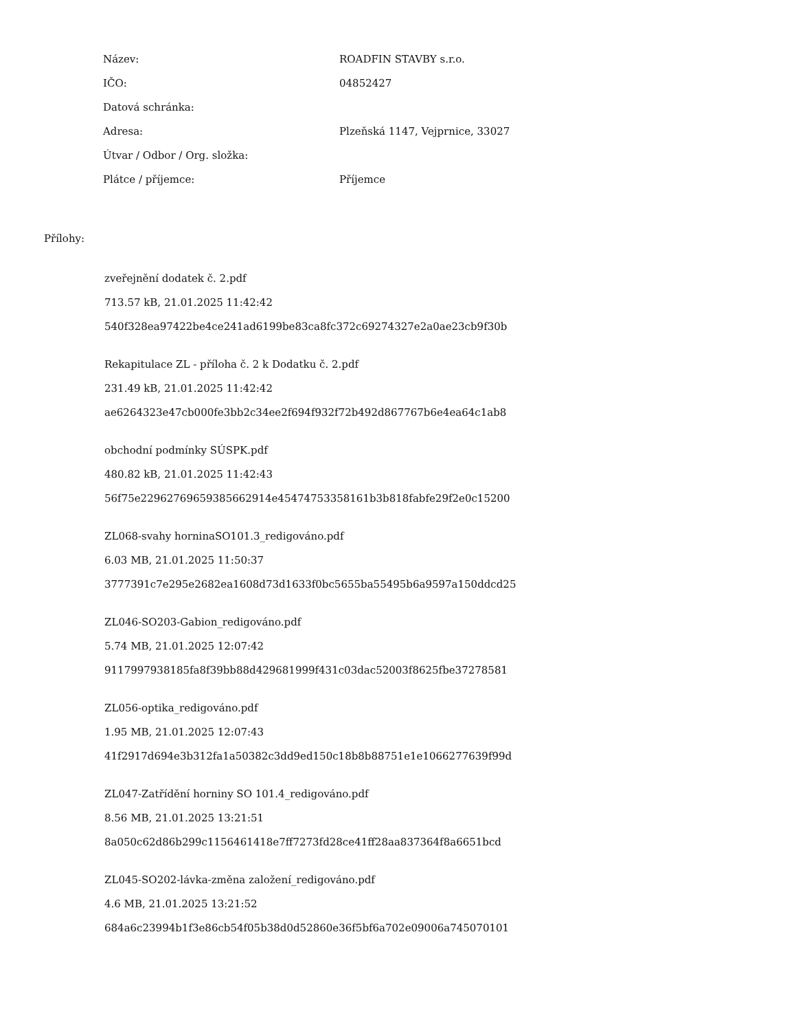| Název: | ROADFIN STAVBY s.r.o. |
| IČO: | 04852427 |
| Datová schránka: | |
| Adresa: | Plzeňská 1147, Vejprnice, 33027 |
| Útvar / Odbor / Org. složka: | |
| Plátce / příjemce: | Příjemce |
Přílohy:
zveřejnění dodatek č. 2.pdf
713.57 kB, 21.01.2025 11:42:42
540f328ea97422be4ce241ad6199be83ca8fc372c69274327e2a0ae23cb9f30b
Rekapitulace ZL - příloha č. 2 k Dodatku č. 2.pdf
231.49 kB, 21.01.2025 11:42:42
ae6264323e47cb000fe3bb2c34ee2f694f932f72b492d867767b6e4ea64c1ab8
obchodní podmínky SÚSPK.pdf
480.82 kB, 21.01.2025 11:42:43
56f75e22962769659385662914e45474753358161b3b818fabfe29f2e0c15200
ZL068-svahy horninaSO101.3_redigováno.pdf
6.03 MB, 21.01.2025 11:50:37
3777391c7e295e2682ea1608d73d1633f0bc5655ba55495b6a9597a150ddcd25
ZL046-SO203-Gabion_redigováno.pdf
5.74 MB, 21.01.2025 12:07:42
9117997938185fa8f39bb88d429681999f431c03dac52003f8625fbe37278581
ZL056-optika_redigováno.pdf
1.95 MB, 21.01.2025 12:07:43
41f2917d694e3b312fa1a50382c3dd9ed150c18b8b88751e1e1066277639f99d
ZL047-Zatřídění horniny SO 101.4_redigováno.pdf
8.56 MB, 21.01.2025 13:21:51
8a050c62d86b299c1156461418e7ff7273fd28ce41ff28aa837364f8a6651bcd
ZL045-SO202-lávka-změna založení_redigováno.pdf
4.6 MB, 21.01.2025 13:21:52
684a6c23994b1f3e86cb54f05b38d0d52860e36f5bf6a702e09006a745070101